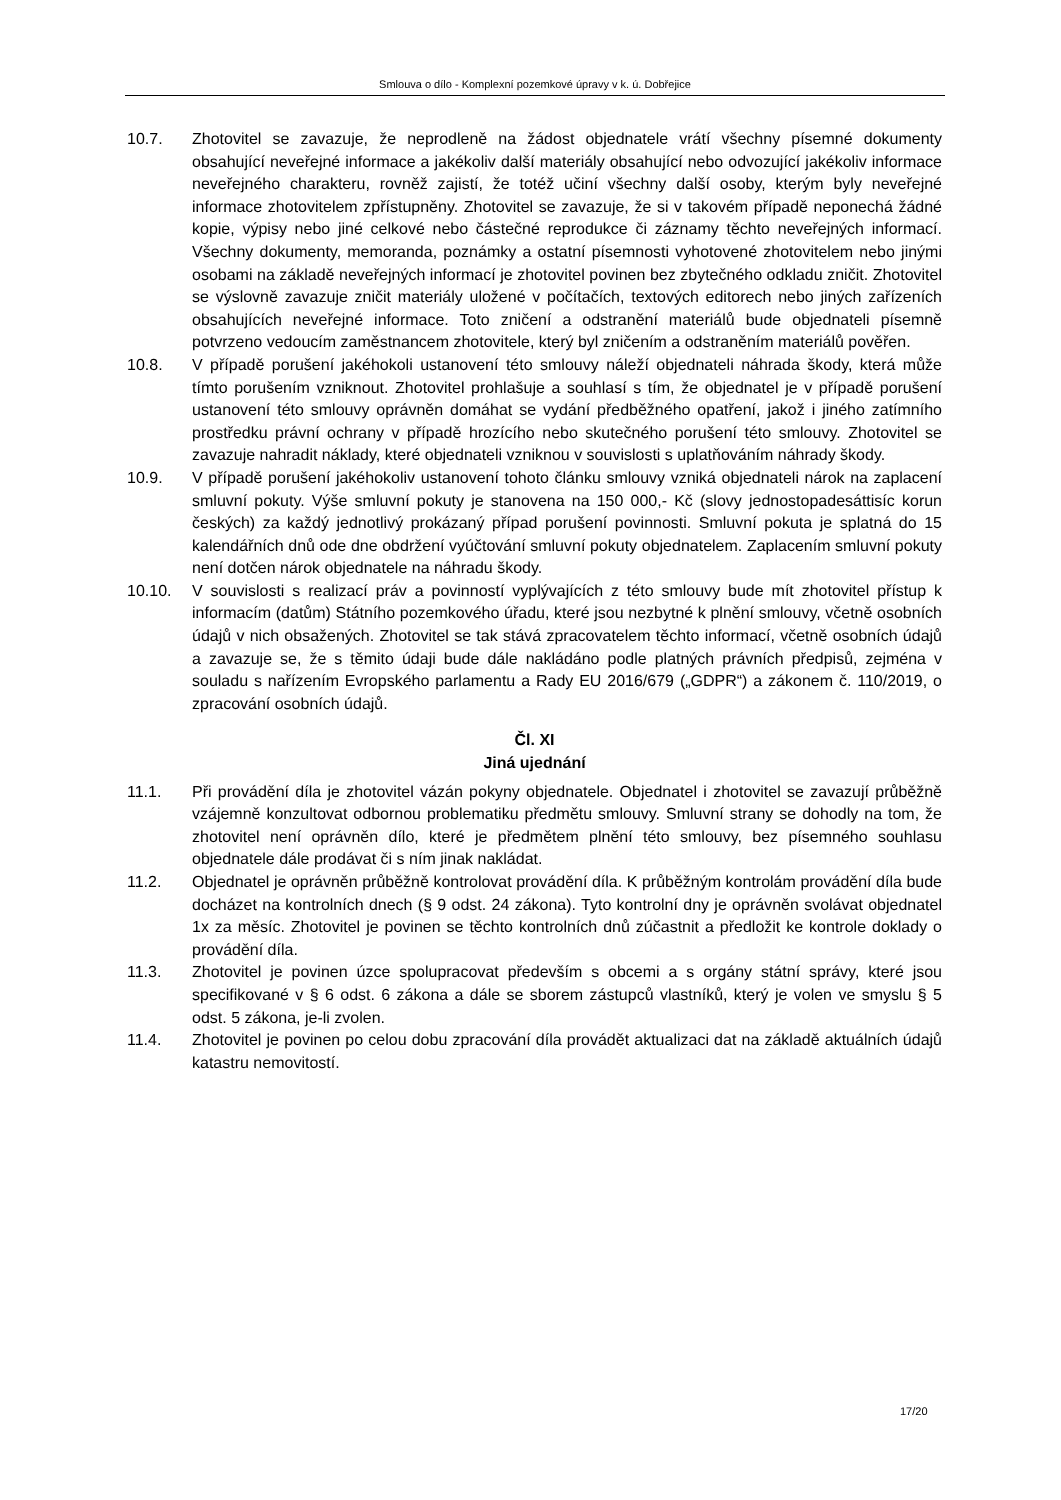Smlouva o dílo - Komplexní pozemkové úpravy v k. ú. Dobřejice
10.7. Zhotovitel se zavazuje, že neprodleně na žádost objednatele vrátí všechny písemné dokumenty obsahující neveřejné informace a jakékoliv další materiály obsahující nebo odvozující jakékoliv informace neveřejného charakteru, rovněž zajistí, že totéž učiní všechny další osoby, kterým byly neveřejné informace zhotovitelem zpřístupněny. Zhotovitel se zavazuje, že si v takovém případě neponechá žádné kopie, výpisy nebo jiné celkové nebo částečné reprodukce či záznamy těchto neveřejných informací. Všechny dokumenty, memoranda, poznámky a ostatní písemnosti vyhotovené zhotovitelem nebo jinými osobami na základě neveřejných informací je zhotovitel povinen bez zbytečného odkladu zničit. Zhotovitel se výslovně zavazuje zničit materiály uložené v počítačích, textových editorech nebo jiných zařízeních obsahujících neveřejné informace. Toto zničení a odstranění materiálů bude objednateli písemně potvrzeno vedoucím zaměstnancem zhotovitele, který byl zničením a odstraněním materiálů pověřen.
10.8. V případě porušení jakéhokoli ustanovení této smlouvy náleží objednateli náhrada škody, která může tímto porušením vzniknout. Zhotovitel prohlašuje a souhlasí s tím, že objednatel je v případě porušení ustanovení této smlouvy oprávněn domáhat se vydání předběžného opatření, jakož i jiného zatímního prostředku právní ochrany v případě hrozícího nebo skutečného porušení této smlouvy. Zhotovitel se zavazuje nahradit náklady, které objednateli vzniknou v souvislosti s uplatňováním náhrady škody.
10.9. V případě porušení jakéhokoliv ustanovení tohoto článku smlouvy vzniká objednateli nárok na zaplacení smluvní pokuty. Výše smluvní pokuty je stanovena na 150 000,- Kč (slovy jednostopadesáttisíc korun českých) za každý jednotlivý prokázaný případ porušení povinnosti. Smluvní pokuta je splatná do 15 kalendářních dnů ode dne obdržení vyúčtování smluvní pokuty objednatelem. Zaplacením smluvní pokuty není dotčen nárok objednatele na náhradu škody.
10.10. V souvislosti s realizací práv a povinností vyplývajících z této smlouvy bude mít zhotovitel přístup k informacím (datům) Státního pozemkového úřadu, které jsou nezbytné k plnění smlouvy, včetně osobních údajů v nich obsažených. Zhotovitel se tak stává zpracovatelem těchto informací, včetně osobních údajů a zavazuje se, že s těmito údaji bude dále nakládáno podle platných právních předpisů, zejména v souladu s nařízením Evropského parlamentu a Rady EU 2016/679 („GDPR“) a zákonem č. 110/2019, o zpracování osobních údajů.
Čl. XI
Jiná ujednání
11.1. Při provádění díla je zhotovitel vázán pokyny objednatele. Objednatel i zhotovitel se zavazují průběžně vzájemně konzultovat odbornou problematiku předmětu smlouvy. Smluvní strany se dohodly na tom, že zhotovitel není oprávněn dílo, které je předmětem plnění této smlouvy, bez písemného souhlasu objednatele dále prodávat či s ním jinak nakládat.
11.2. Objednatel je oprávněn průběžně kontrolovat provádění díla. K průběžným kontrolám provádění díla bude docházet na kontrolních dnech (§ 9 odst. 24 zákona). Tyto kontrolní dny je oprávněn svolávat objednatel 1x za měsíc. Zhotovitel je povinen se těchto kontrolních dnů zúčastnit a předložit ke kontrole doklady o provádění díla.
11.3. Zhotovitel je povinen úzce spolupracovat především s obcemi a s orgány státní správy, které jsou specifikované v § 6 odst. 6 zákona a dále se sborem zástupců vlastníků, který je volen ve smyslu § 5 odst. 5 zákona, je-li zvolen.
11.4. Zhotovitel je povinen po celou dobu zpracování díla provádět aktualizaci dat na základě aktuálních údajů katastru nemovitostí.
17/20